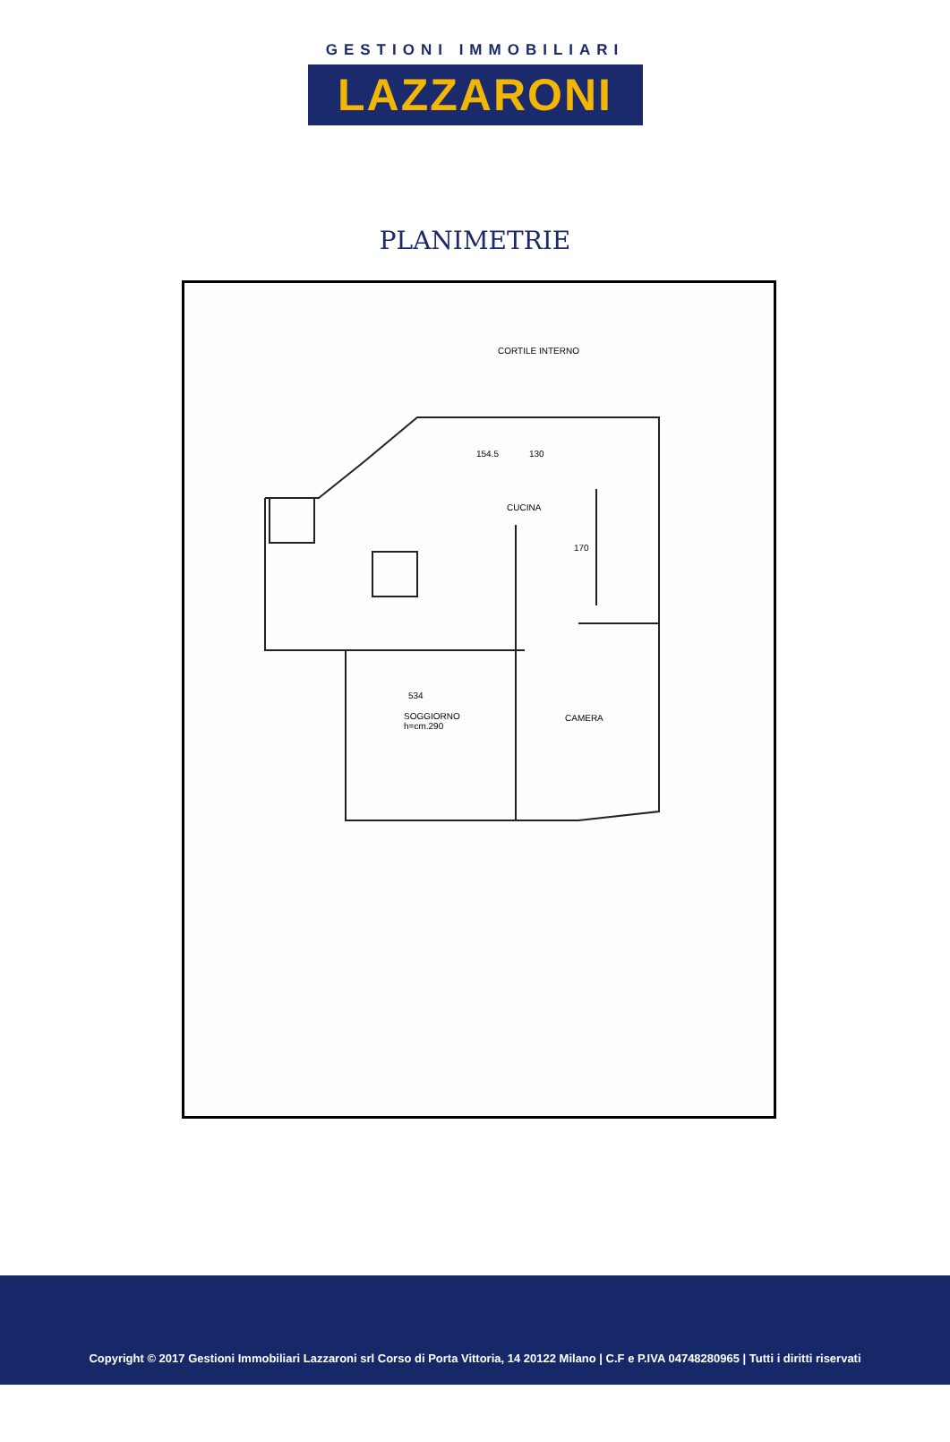GESTIONI IMMOBILIARI
LAZZARONI
PLANIMETRIE
CORTILE INTERNO
CUCINA
534
SOGGIORNO
h=cm.290
CAMERA
154.5 130
170
Copyright © 2017 Gestioni Immobiliari Lazzaroni srl Corso di Porta Vittoria, 14 20122 Milano | C.F e P.IVA 04748280965 | Tutti i diritti riservati